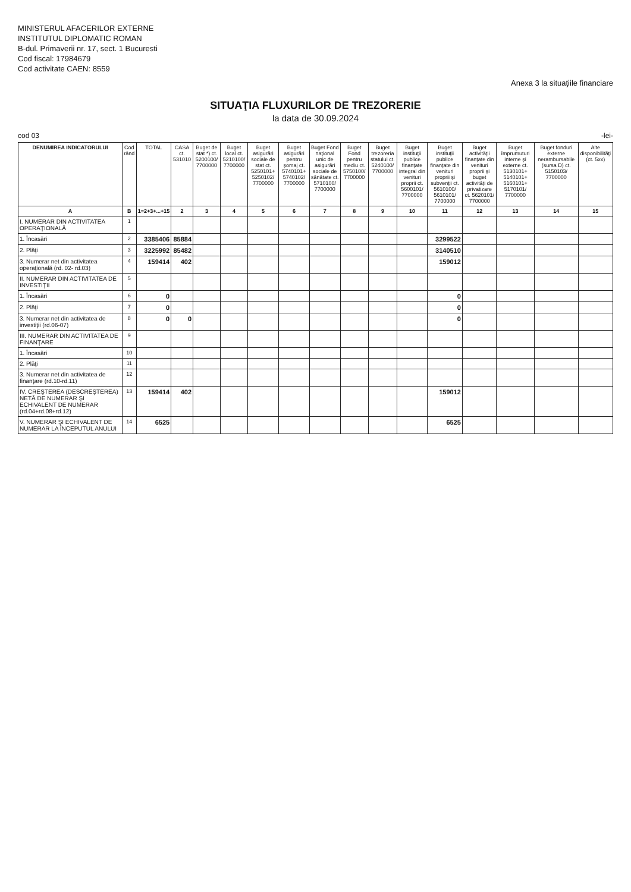MINISTERUL AFACERILOR EXTERNE
INSTITUTUL DIPLOMATIC ROMAN
B-dul. Primaverii nr. 17, sect. 1 Bucuresti
Cod fiscal: 17984679
Cod activitate CAEN: 8559
Anexa 3 la situaţiile financiare
SITUAŢIA FLUXURILOR DE TREZORERIE
la data de 30.09.2024
cod 03 -lei-
| DENUMIREA INDICATORULUI | Cod rând | TOTAL | CASA ct. 531010 | Buget de stat *) ct. 5200100/ 7700000 | Buget local ct. 5210100/ 7700000 | Buget asigurări sociale de stat ct. 5250101+ 5250102/ 7700000 | Buget asigurări pentru şomaj ct. 5740101+ 5740102/ 7700000 | Buget Fond naţional unic de asigurări sociale de sănătate ct. 5710100/ 7700000 | Buget Fond pentru mediu ct. 5750100/ 7700000 | Buget trezoreria statului ct. 5240100/ 7700000 | Buget instituţii publice finanţate integral din venituri proprii ct. 5600101/ 7700000 | Buget instituţii publice finanţate din venituri proprii şi subvenţii ct. 5610100/ 5610101/ 7700000 | Buget activităţii finanţate din venituri proprii şi buget activităţi de privatizare ct. 5620101/ 7700000 | Buget împrumuturi interne şi externe ct. 5130101+ 5140101+ 5160101+ 5170101/ 7700000 | Buget fonduri externe nerambursabile (sursa D) ct. 5150103/ 7700000 | Alte disponibilităţi (ct. 5xx) |
| --- | --- | --- | --- | --- | --- | --- | --- | --- | --- | --- | --- | --- | --- | --- | --- | --- |
| A | B | 1=2+3+...+15 | 2 | 3 | 4 | 5 | 6 | 7 | 8 | 9 | 10 | 11 | 12 | 13 | 14 | 15 |
| I. NUMERAR DIN ACTIVITATEA OPERAŢIONALĂ | 1 | | | | | | | | | | | | | | | |
| 1. Încasări | 2 | 3385406 | 85884 | | | | | | | | | 3299522 | | | | |
| 2. Plăţi | 3 | 3225992 | 85482 | | | | | | | | | 3140510 | | | | |
| 3. Numerar net din activitatea operaţională (rd. 02- rd.03) | 4 | 159414 | 402 | | | | | | | | | 159012 | | | | |
| II. NUMERAR DIN ACTIVITATEA DE INVESTIŢII | 5 | | | | | | | | | | | | | | | |
| 1. Încasări | 6 | 0 | | | | | | | | | | 0 | | | | |
| 2. Plăţi | 7 | 0 | | | | | | | | | | 0 | | | | |
| 3. Numerar net din activitatea de investiţii (rd.06-07) | 8 | 0 | 0 | | | | | | | | | 0 | | | | |
| III. NUMERAR DIN ACTIVITATEA DE FINANŢARE | 9 | | | | | | | | | | | | | | | |
| 1. Încasări | 10 | | | | | | | | | | | | | | | |
| 2. Plăţi | 11 | | | | | | | | | | | | | | | |
| 3. Numerar net din activitatea de finanţare (rd.10-rd.11) | 12 | | | | | | | | | | | | | | | |
| IV. CREŞTEREA (DESCREŞTEREA) NETĂ DE NUMERAR ŞI ECHIVALENT DE NUMERAR (rd.04+rd.08+rd.12) | 13 | 159414 | 402 | | | | | | | | | 159012 | | | | |
| V. NUMERAR ŞI ECHIVALENT DE NUMERAR LA ÎNCEPUTUL ANULUI | 14 | 6525 | | | | | | | | | | 6525 | | | | |